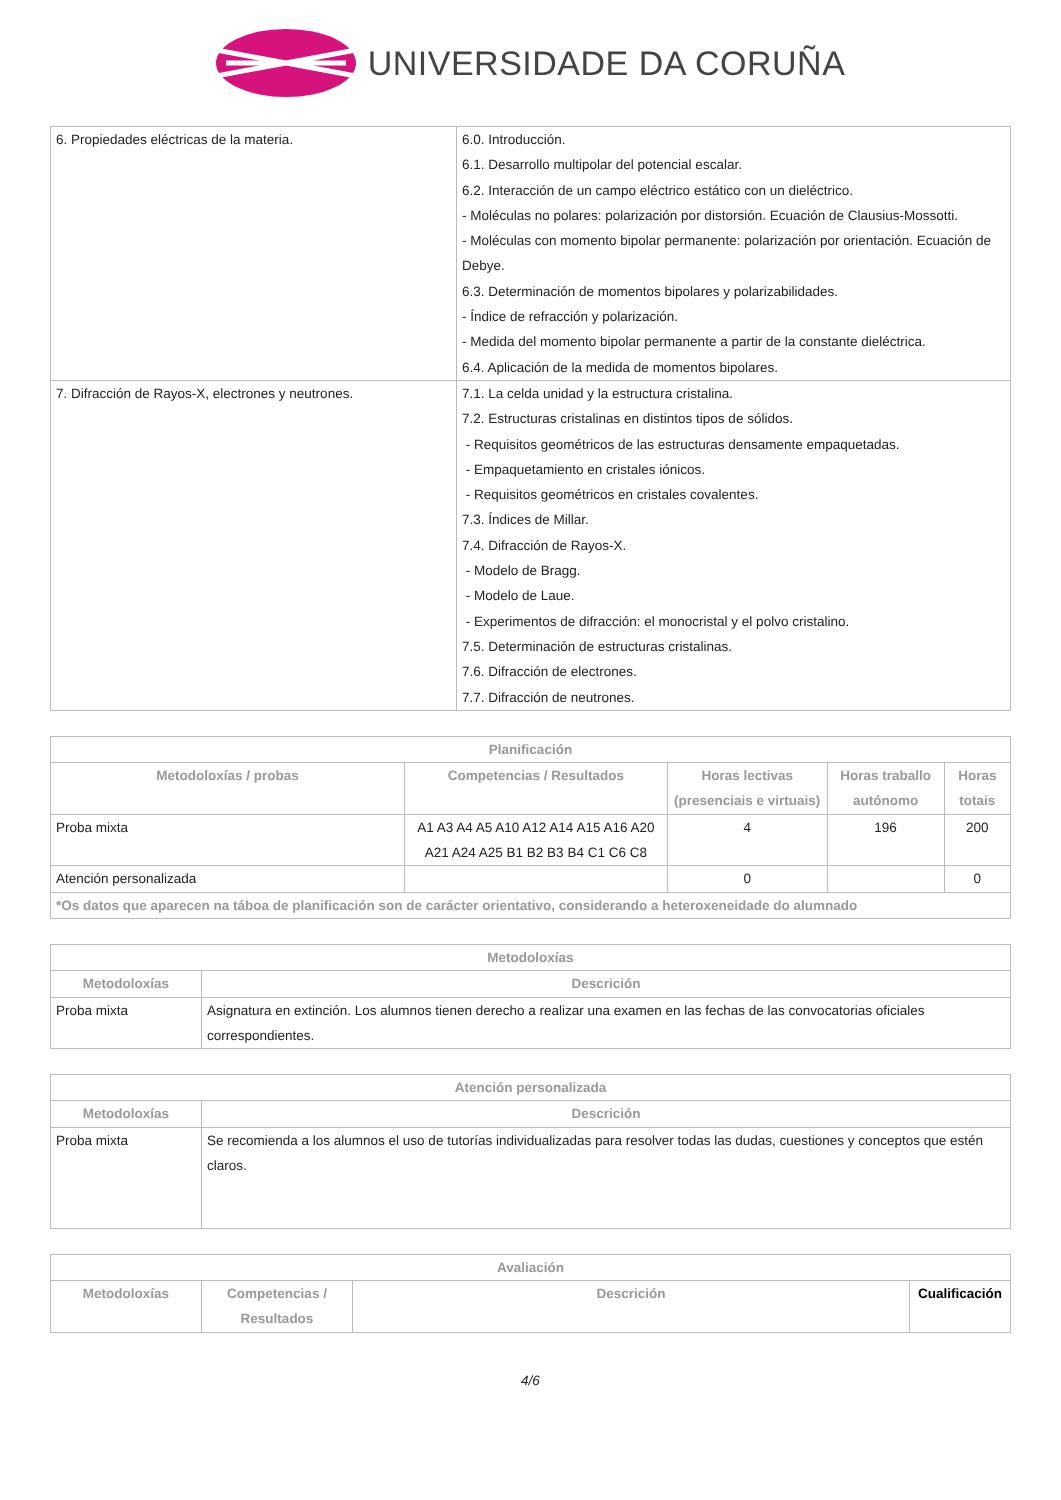UNIVERSIDADE DA CORUÑA
| 6. Propiedades eléctricas de la materia. | 6.0. Introducción. 6.1. Desarrollo multipolar del potencial escalar. 6.2. Interacción de un campo eléctrico estático con un dieléctrico. - Moléculas no polares: polarización por distorsión. Ecuación de Clausius-Mossotti. - Moléculas con momento bipolar permanente: polarización por orientación. Ecuación de Debye. 6.3. Determinación de momentos bipolares y polarizabilidades. - Índice de refracción y polarización. - Medida del momento bipolar permanente a partir de la constante dieléctrica. 6.4. Aplicación de la medida de momentos bipolares. |
| 7. Difracción de Rayos-X, electrones y neutrones. | 7.1. La celda unidad y la estructura cristalina. 7.2. Estructuras cristalinas en distintos tipos de sólidos. - Requisitos geométricos de las estructuras densamente empaquetadas. - Empaquetamiento en cristales iónicos. - Requisitos geométricos en cristales covalentes. 7.3. Índices de Millar. 7.4. Difracción de Rayos-X. - Modelo de Bragg. - Modelo de Laue. - Experimentos de difracción: el monocristal y el polvo cristalino. 7.5. Determinación de estructuras cristalinas. 7.6. Difracción de electrones. 7.7. Difracción de neutrones. |
| Planificación | | | | |
| --- | --- | --- | --- | --- |
| Metodoloxías / probas | Competencias / Resultados | Horas lectivas (presenciais e virtuais) | Horas traballo autónomo | Horas totais |
| Proba mixta | A1 A3 A4 A5 A10 A12 A14 A15 A16 A20 A21 A24 A25 B1 B2 B3 B4 C1 C6 C8 | 4 | 196 | 200 |
| Atención personalizada | | 0 | | 0 |
| *Os datos que aparecen na táboa de planificación son de carácter orientativo, considerando a heteroxeneidade do alumnado | | | | |
| Metodoloxías | |
| --- | --- |
| Metodoloxías | Descrición |
| Proba mixta | Asignatura en extinción. Los alumnos tienen derecho a realizar una examen en las fechas de las convocatorias oficiales correspondientes. |
| Atención personalizada | |
| --- | --- |
| Metodoloxías | Descrición |
| Proba mixta | Se recomienda a los alumnos el uso de tutorías individualizadas para resolver todas las dudas, cuestiones y conceptos que estén claros. |
| Avaliación | | | |
| --- | --- | --- | --- |
| Metodoloxías | Competencias / Resultados | Descrición | Cualificación |
4/6